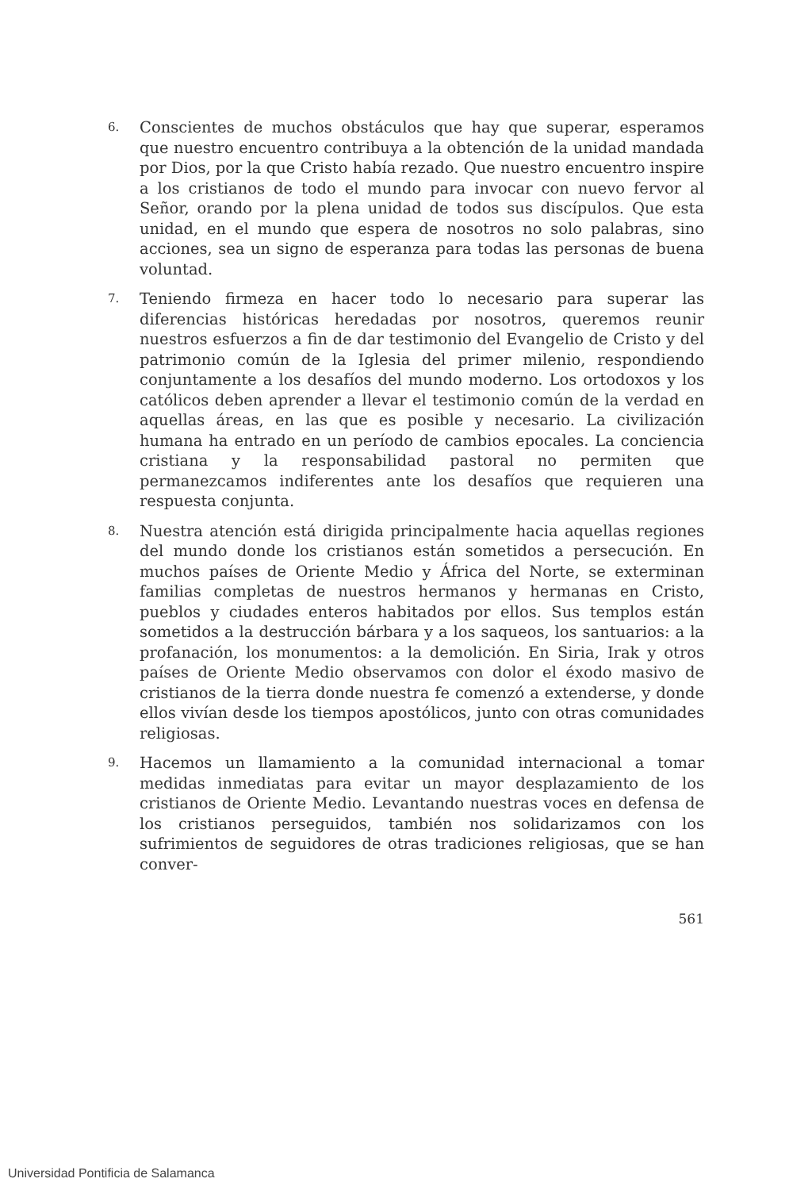6.
Conscientes de muchos obstáculos que hay que superar, esperamos que nuestro encuentro contribuya a la obtención de la unidad mandada por Dios, por la que Cristo había rezado. Que nuestro encuentro inspire a los cristianos de todo el mundo para invocar con nuevo fervor al Señor, orando por la plena unidad de todos sus discípulos. Que esta unidad, en el mundo que espera de nosotros no solo palabras, sino acciones, sea un signo de esperanza para todas las personas de buena voluntad.
7.
Teniendo firmeza en hacer todo lo necesario para superar las diferencias históricas heredadas por nosotros, queremos reunir nuestros esfuerzos a fin de dar testimonio del Evangelio de Cristo y del patrimonio común de la Iglesia del primer milenio, respondiendo conjuntamente a los desafíos del mundo moderno. Los ortodoxos y los católicos deben aprender a llevar el testimonio común de la verdad en aquellas áreas, en las que es posible y necesario. La civilización humana ha entrado en un período de cambios epocales. La conciencia cristiana y la responsabilidad pastoral no permiten que permanezcamos indiferentes ante los desafíos que requieren una respuesta conjunta.
8.
Nuestra atención está dirigida principalmente hacia aquellas regiones del mundo donde los cristianos están sometidos a persecución. En muchos países de Oriente Medio y África del Norte, se exterminan familias completas de nuestros hermanos y hermanas en Cristo, pueblos y ciudades enteros habitados por ellos. Sus templos están sometidos a la destrucción bárbara y a los saqueos, los santuarios: a la profanación, los monumentos: a la demolición. En Siria, Irak y otros países de Oriente Medio observamos con dolor el éxodo masivo de cristianos de la tierra donde nuestra fe comenzó a extenderse, y donde ellos vivían desde los tiempos apostólicos, junto con otras comunidades religiosas.
9.
Hacemos un llamamiento a la comunidad internacional a tomar medidas inmediatas para evitar un mayor desplazamiento de los cristianos de Oriente Medio. Levantando nuestras voces en defensa de los cristianos perseguidos, también nos solidarizamos con los sufrimientos de seguidores de otras tradiciones religiosas, que se han conver-
561
Universidad Pontificia de Salamanca